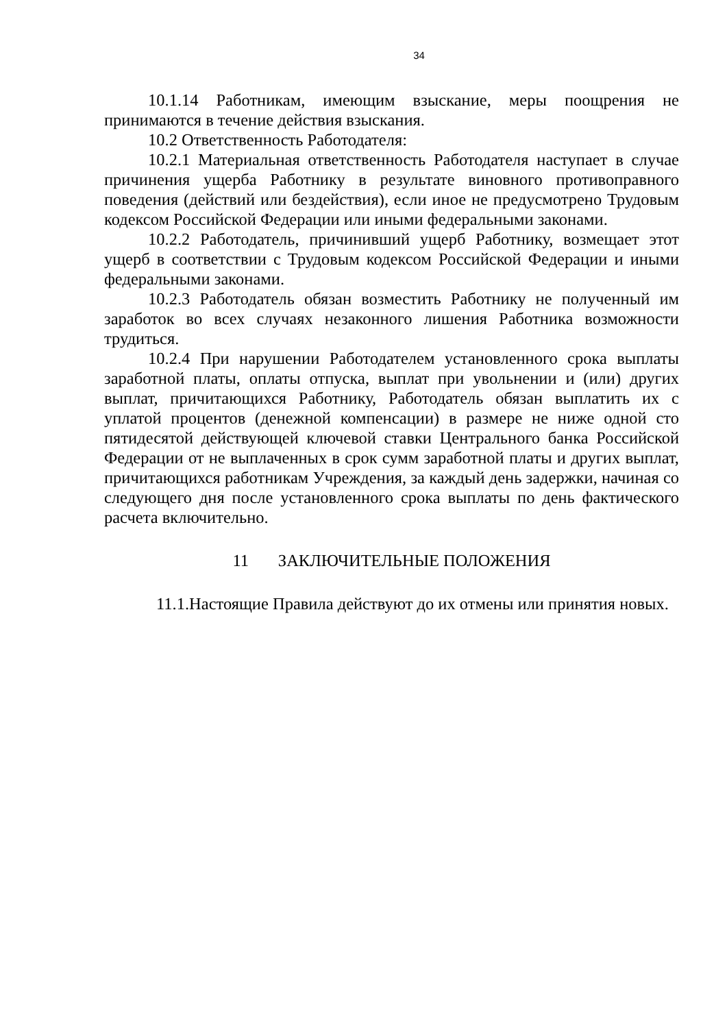34
10.1.14 Работникам, имеющим взыскание, меры поощрения не принимаются в течение действия взыскания.
10.2 Ответственность Работодателя:
10.2.1 Материальная ответственность Работодателя наступает в случае причинения ущерба Работнику в результате виновного противоправного поведения (действий или бездействия), если иное не предусмотрено Трудовым кодексом Российской Федерации или иными федеральными законами.
10.2.2 Работодатель, причинивший ущерб Работнику, возмещает этот ущерб в соответствии с Трудовым кодексом Российской Федерации и иными федеральными законами.
10.2.3 Работодатель обязан возместить Работнику не полученный им заработок во всех случаях незаконного лишения Работника возможности трудиться.
10.2.4 При нарушении Работодателем установленного срока выплаты заработной платы, оплаты отпуска, выплат при увольнении и (или) других выплат, причитающихся Работнику, Работодатель обязан выплатить их с уплатой процентов (денежной компенсации) в размере не ниже одной сто пятидесятой действующей ключевой ставки Центрального банка Российской Федерации от не выплаченных в срок сумм заработной платы и других выплат, причитающихся работникам Учреждения, за каждый день задержки, начиная со следующего дня после установленного срока выплаты по день фактического расчета включительно.
11 ЗАКЛЮЧИТЕЛЬНЫЕ ПОЛОЖЕНИЯ
11.1.Настоящие Правила действуют до их отмены или принятия новых.